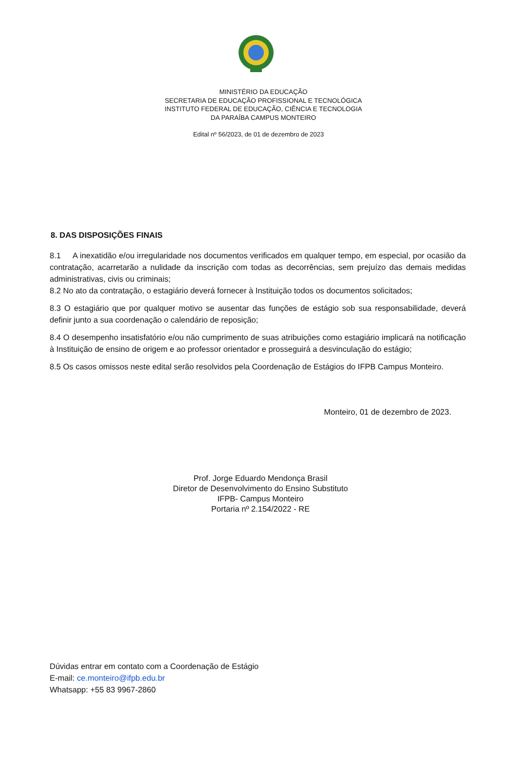MINISTÉRIO DA EDUCAÇÃO
SECRETARIA DE EDUCAÇÃO PROFISSIONAL E TECNOLÓGICA
INSTITUTO FEDERAL DE EDUCAÇÃO, CIÊNCIA E TECNOLOGIA
DA PARAÍBA CAMPUS MONTEIRO
Edital nº 56/2023, de 01 de dezembro de 2023
8. DAS DISPOSIÇÕES FINAIS
8.1 A inexatidão e/ou irregularidade nos documentos verificados em qualquer tempo, em especial, por ocasião da contratação, acarretarão a nulidade da inscrição com todas as decorrências, sem prejuízo das demais medidas administrativas, civis ou criminais;
8.2 No ato da contratação, o estagiário deverá fornecer à Instituição todos os documentos solicitados;
8.3 O estagiário que por qualquer motivo se ausentar das funções de estágio sob sua responsabilidade, deverá definir junto a sua coordenação o calendário de reposição;
8.4 O desempenho insatisfatório e/ou não cumprimento de suas atribuições como estagiário implicará na notificação à Instituição de ensino de origem e ao professor orientador e prosseguirá a desvinculação do estágio;
8.5 Os casos omissos neste edital serão resolvidos pela Coordenação de Estágios do IFPB Campus Monteiro.
Monteiro, 01 de dezembro de 2023.
Prof. Jorge Eduardo Mendonça Brasil
Diretor de Desenvolvimento do Ensino Substituto
IFPB- Campus Monteiro
Portaria nº 2.154/2022 - RE
Dúvidas entrar em contato com a Coordenação de Estágio
E-mail: ce.monteiro@ifpb.edu.br
Whatsapp: +55 83 9967-2860